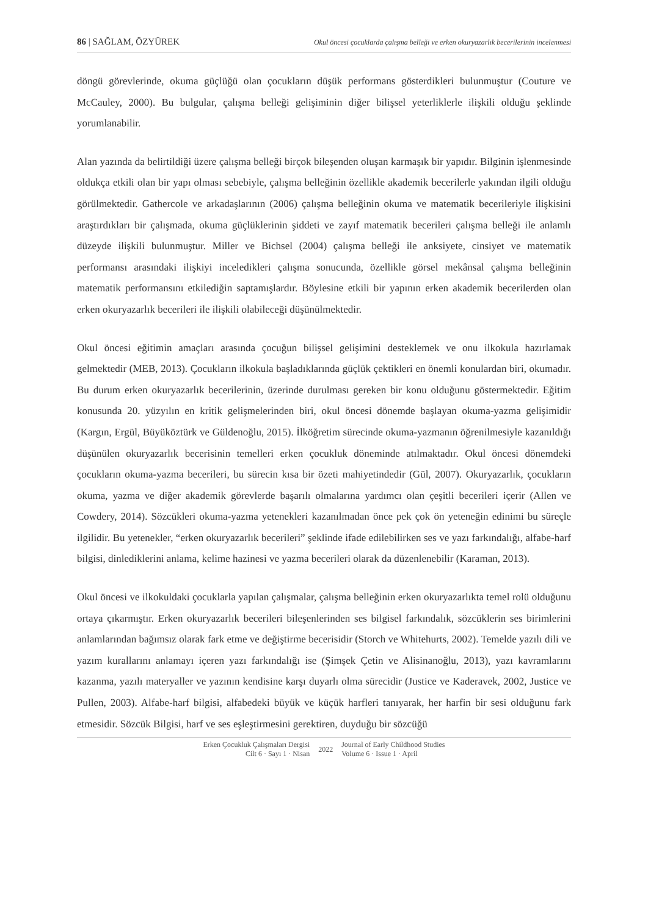86 | SAĞLAM, ÖZYÜREK Okul öncesi çocuklarda çalışma belleği ve erken okuryazarlık becerilerinin incelenmesi
döngü görevlerinde, okuma güçlüğü olan çocukların düşük performans gösterdikleri bulunmuştur (Couture ve McCauley, 2000). Bu bulgular, çalışma belleği gelişiminin diğer bilişsel yeterliklerle ilişkili olduğu şeklinde yorumlanabilir.
Alan yazında da belirtildiği üzere çalışma belleği birçok bileşenden oluşan karmaşık bir yapıdır. Bilginin işlenmesinde oldukça etkili olan bir yapı olması sebebiyle, çalışma belleğinin özellikle akademik becerilerle yakından ilgili olduğu görülmektedir. Gathercole ve arkadaşlarının (2006) çalışma belleğinin okuma ve matematik becerileriyle ilişkisini araştırdıkları bir çalışmada, okuma güçlüklerinin şiddeti ve zayıf matematik becerileri çalışma belleği ile anlamlı düzeyde ilişkili bulunmuştur. Miller ve Bichsel (2004) çalışma belleği ile anksiyete, cinsiyet ve matematik performansı arasındaki ilişkiyi inceledikleri çalışma sonucunda, özellikle görsel mekânsal çalışma belleğinin matematik performansını etkilediğin saptamışlardır. Böylesine etkili bir yapının erken akademik becerilerden olan erken okuryazarlık becerileri ile ilişkili olabileceği düşünülmektedir.
Okul öncesi eğitimin amaçları arasında çocuğun bilişsel gelişimini desteklemek ve onu ilkokula hazırlamak gelmektedir (MEB, 2013). Çocukların ilkokula başladıklarında güçlük çektikleri en önemli konulardan biri, okumadır. Bu durum erken okuryazarlık becerilerinin, üzerinde durulması gereken bir konu olduğunu göstermektedir. Eğitim konusunda 20. yüzyılın en kritik gelişmelerinden biri, okul öncesi dönemde başlayan okuma-yazma gelişimidir (Kargın, Ergül, Büyüköztürk ve Güldenoğlu, 2015). İlköğretim sürecinde okuma-yazmanın öğrenilmesiyle kazanıldığı düşünülen okuryazarlık becerisinin temelleri erken çocukluk döneminde atılmaktadır. Okul öncesi dönemdeki çocukların okuma-yazma becerileri, bu sürecin kısa bir özeti mahiyetindedir (Gül, 2007). Okuryazarlık, çocukların okuma, yazma ve diğer akademik görevlerde başarılı olmalarına yardımcı olan çeşitli becerileri içerir (Allen ve Cowdery, 2014). Sözcükleri okuma-yazma yetenekleri kazanılmadan önce pek çok ön yeteneğin edinimi bu süreçle ilgilidir. Bu yetenekler, “erken okuryazarlık becerileri” şeklinde ifade edilebilirken ses ve yazı farkındalığı, alfabe-harf bilgisi, dinlediklerini anlama, kelime hazinesi ve yazma becerileri olarak da düzenlenebilir (Karaman, 2013).
Okul öncesi ve ilkokuldaki çocuklarla yapılan çalışmalar, çalışma belleğinin erken okuryazarlıkta temel rolü olduğunu ortaya çıkarmıştır. Erken okuryazarlık becerileri bileşenlerinden ses bilgisel farkındalık, sözcüklerin ses birimlerini anlamlarından bağımsız olarak fark etme ve değiştirme becerisidir (Storch ve Whitehurts, 2002). Temelde yazılı dili ve yazım kurallarını anlamayı içeren yazı farkındalığı ise (Şimşek Çetin ve Alisinanoğlu, 2013), yazı kavramlarını kazanma, yazılı materyaller ve yazının kendisine karşı duyarlı olma sürecidir (Justice ve Kaderavek, 2002, Justice ve Pullen, 2003). Alfabe-harf bilgisi, alfabedeki büyük ve küçük harfleri tanıyarak, her harfin bir sesi olduğunu fark etmesidir. Sözcük Bilgisi, harf ve ses eşleştirmesini gerektiren, duyduğu bir sözcüğü
Erken Çocukluk Çalışmaları Dergisi
Cilt 6 · Sayı 1 · Nisan
2022
Journal of Early Childhood Studies
Volume 6 · Issue 1 · April